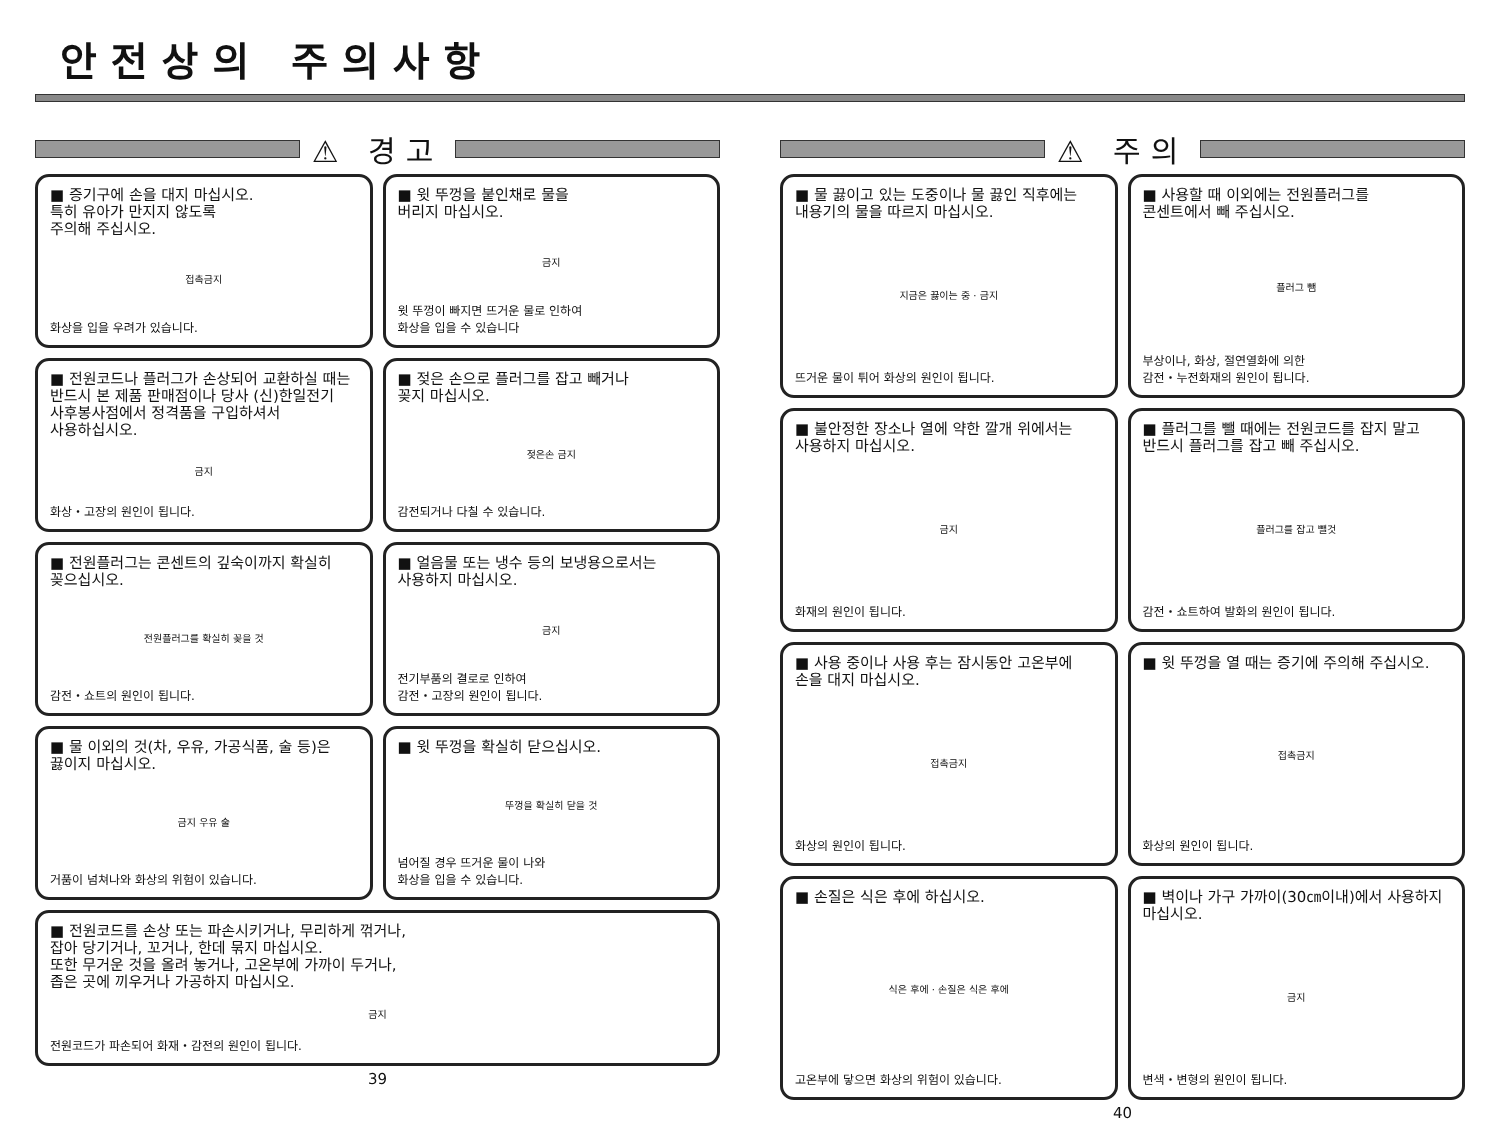안전상의 주의사항
⚠ 경고
■ 증기구에 손을 대지 마십시오.
특히 유아가 만지지 않도록
주의해 주십시오.
접촉금지
화상을 입을 우려가 있습니다.
■ 윗 뚜껑을 붙인채로 물을
버리지 마십시오.
금지
윗 뚜껑이 빠지면 뜨거운 물로 인하여
화상을 입을 수 있습니다
■ 전원코드나 플러그가 손상되어 교환하실 때는
반드시 본 제품 판매점이나 당사 (신)한일전기
사후봉사점에서 정격품을 구입하셔서
사용하십시오.
금지
화상・고장의 원인이 됩니다.
■ 젖은 손으로 플러그를 잡고 빼거나
꽂지 마십시오.
젖은손 금지
감전되거나 다칠 수 있습니다.
■ 전원플러그는 콘센트의 깊숙이까지 확실히
꽂으십시오.
전원플러그를 확실히 꽂을 것
감전・쇼트의 원인이 됩니다.
■ 얼음물 또는 냉수 등의 보냉용으로서는
사용하지 마십시오.
금지
전기부품의 결로로 인하여
감전・고장의 원인이 됩니다.
■ 물 이외의 것(차, 우유, 가공식품, 술 등)은
끓이지 마십시오.
금지 우유 술
거품이 넘쳐나와 화상의 위험이 있습니다.
■ 윗 뚜껑을 확실히 닫으십시오.
뚜껑을 확실히 닫을 것
넘어질 경우 뜨거운 물이 나와
화상을 입을 수 있습니다.
■ 전원코드를 손상 또는 파손시키거나, 무리하게 꺾거나,
잡아 당기거나, 꼬거나, 한데 묶지 마십시오.
또한 무거운 것을 올려 놓거나, 고온부에 가까이 두거나,
좁은 곳에 끼우거나 가공하지 마십시오.
금지
전원코드가 파손되어 화재・감전의 원인이 됩니다.
39
⚠ 주의
■ 물 끓이고 있는 도중이나 물 끓인 직후에는
내용기의 물을 따르지 마십시오.
지금은 끓이는 중 · 금지
뜨거운 물이 튀어 화상의 원인이 됩니다.
■ 사용할 때 이외에는 전원플러그를
콘센트에서 빼 주십시오.
플러그 뺌
부상이나, 화상, 절연열화에 의한
감전・누전화재의 원인이 됩니다.
■ 불안정한 장소나 열에 약한 깔개 위에서는
사용하지 마십시오.
금지
화재의 원인이 됩니다.
■ 플러그를 뺄 때에는 전원코드를 잡지 말고
반드시 플러그를 잡고 빼 주십시오.
플러그를 잡고 뺄것
감전・쇼트하여 발화의 원인이 됩니다.
■ 사용 중이나 사용 후는 잠시동안 고온부에
손을 대지 마십시오.
접촉금지
화상의 원인이 됩니다.
■ 윗 뚜껑을 열 때는 증기에 주의해 주십시오.
접촉금지
화상의 원인이 됩니다.
■ 손질은 식은 후에 하십시오.
식은 후에 · 손질은 식은 후에
고온부에 닿으면 화상의 위험이 있습니다.
■ 벽이나 가구 가까이(30㎝이내)에서 사용하지
마십시오.
금지
변색・변형의 원인이 됩니다.
40